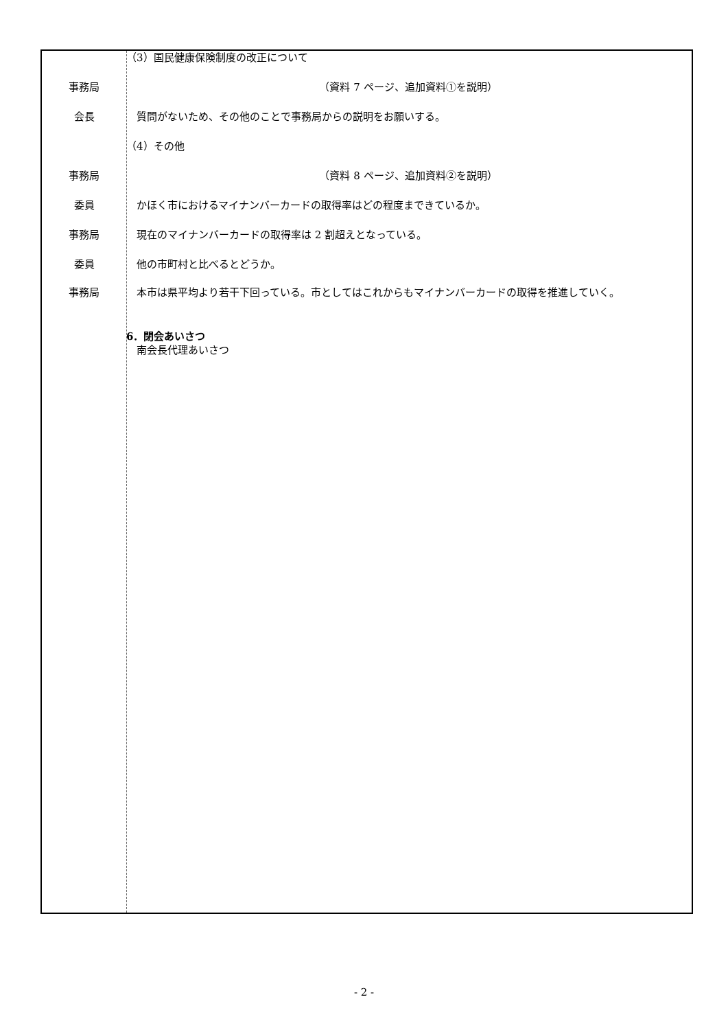（3）国民健康保険制度の改正について
事務局 （資料 7 ページ、追加資料①を説明）
会長 　質問がないため、その他のことで事務局からの説明をお願いする。
（4）その他
事務局 （資料 8 ページ、追加資料②を説明）
委員 　かほく市におけるマイナンバーカードの取得率はどの程度まできているか。
事務局 　現在のマイナンバーカードの取得率は 2 割超えとなっている。
委員 　他の市町村と比べるとどうか。
事務局 　本市は県平均より若干下回っている。市としてはこれからもマイナンバーカードの取得を推進していく。
6．閉会あいさつ
　南会長代理あいさつ
- 2 -